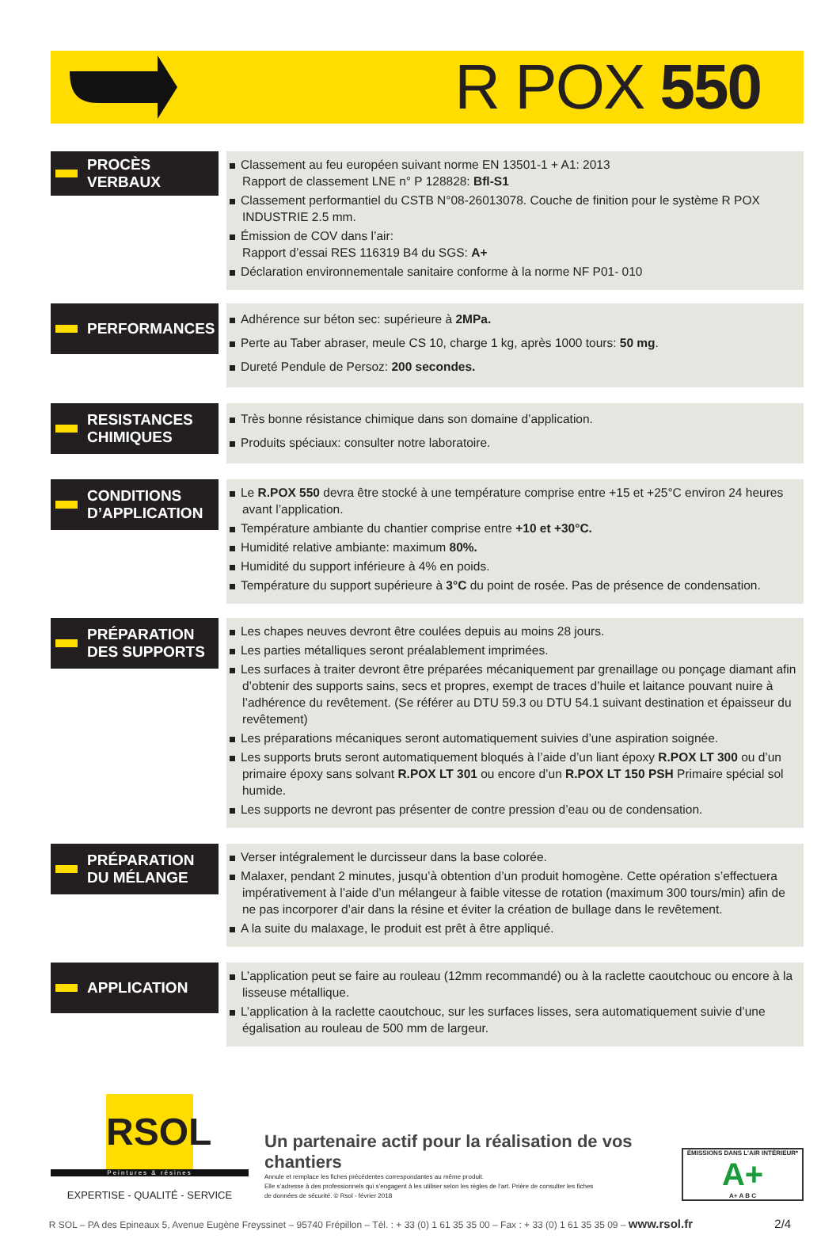R POX 550
PROCÈS VERBAUX
Classement au feu européen suivant norme EN 13501-1 + A1: 2013
Rapport de classement LNE n° P 128828: Bfl-S1
Classement performantiel du CSTB N°08-26013078. Couche de finition pour le système R POX INDUSTRIE 2.5 mm.
Émission de COV dans l’air:
Rapport d’essai RES 116319 B4 du SGS: A+
Déclaration environnementale sanitaire conforme à la norme NF P01- 010
PERFORMANCES
Adhérence sur béton sec: supérieure à 2MPa.
Perte au Taber abraser, meule CS 10, charge 1 kg, après 1000 tours: 50 mg.
Dureté Pendule de Persoz: 200 secondes.
RESISTANCES CHIMIQUES
Très bonne résistance chimique dans son domaine d’application.
Produits spéciaux: consulter notre laboratoire.
CONDITIONS D’APPLICATION
Le R.POX 550 devra être stocké à une température comprise entre +15 et +25°C environ 24 heures avant l’application.
Température ambiante du chantier comprise entre +10 et +30°C.
Humidité relative ambiante: maximum 80%.
Humidité du support inférieure à 4% en poids.
Température du support supérieure à 3°C du point de rosée. Pas de présence de condensation.
PRÉPARATION DES SUPPORTS
Les chapes neuves devront être coulées depuis au moins 28 jours.
Les parties métalliques seront préalablement imprimées.
Les surfaces à traiter devront être préparées mécaniquement par grenaillage ou ponçage diamant afin d’obtenir des supports sains, secs et propres, exempt de traces d’huile et laitance pouvant nuire à l’adhérence du revêtement. (Se référer au DTU 59.3 ou DTU 54.1 suivant destination et épaisseur du revêtement)
Les préparations mécaniques seront automatiquement suivies d’une aspiration soignée.
Les supports bruts seront automatiquement bloqués à l’aide d’un liant époxy R.POX LT 300 ou d’un primaire époxy sans solvant R.POX LT 301 ou encore d’un R.POX LT 150 PSH Primaire spécial sol humide.
Les supports ne devront pas présenter de contre pression d’eau ou de condensation.
PRÉPARATION DU MÉLANGE
Verser intégralement le durcisseur dans la base colorée.
Malaxer, pendant 2 minutes, jusqu’à obtention d’un produit homogène. Cette opération s’effectuera impérativement à l’aide d’un mélangeur à faible vitesse de rotation (maximum 300 tours/min) afin de ne pas incorporer d’air dans la résine et éviter la création de bullage dans le revêtement.
A la suite du malaxage, le produit est prêt à être appliqué.
APPLICATION
L’application peut se faire au rouleau (12mm recommandé) ou à la raclette caoutchouc ou encore à la lisseuse métallique.
L’application à la raclette caoutchouc, sur les surfaces lisses, sera automatiquement suivie d’une égalisation au rouleau de 500 mm de largeur.
RSOL
Peintures & résines
EXPERTISE - QUALITÉ - SERVICE
Un partenaire actif pour la réalisation de vos chantiers
Annule et remplace les fiches précédentes correspondantes au même produit.
Elle s’adresse à des professionnels qui s’engagent à les utiliser selon les règles de l’art. Prière de consulter les fiches
de données de sécurité. © Rsol - février 2018
ÉMISSIONS DANS L’AIR INTÉRIEUR*
A+
A+ A B C
R SOL – PA des Epineaux 5, Avenue Eugène Freyssinet – 95740 Frépillon – Tél. : + 33 (0) 1 61 35 35 00 – Fax : + 33 (0) 1 61 35 35 09 – www.rsol.fr 2/4